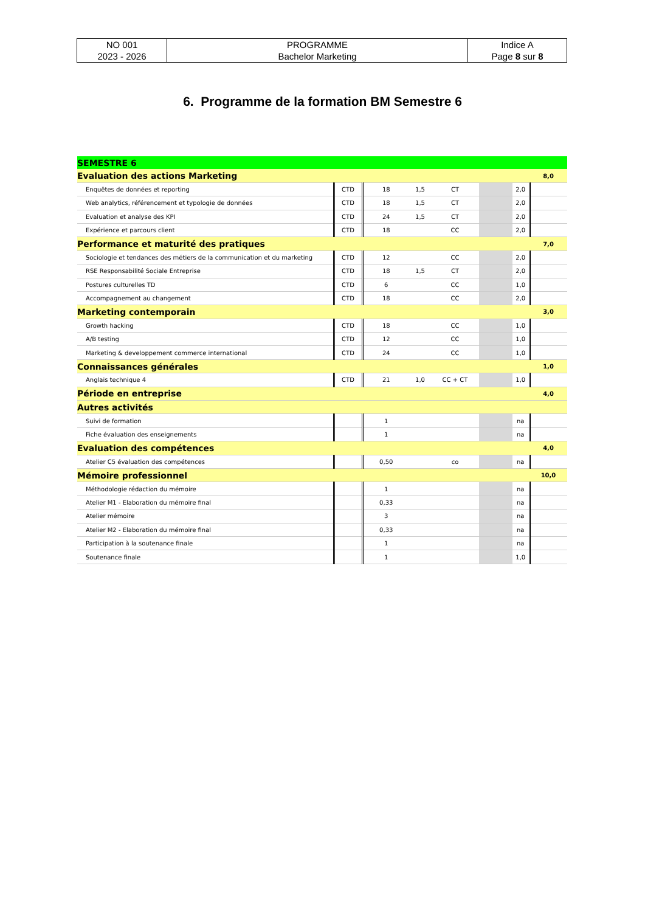| NO 001 2023 - 2026 | PROGRAMME Bachelor Marketing | Indice A Page 8 sur 8 |
6. Programme de la formation BM Semestre 6
| SEMESTRE 6 | | | | | | | |
| Evaluation des actions Marketing | | | | | | | 8,0 |
| Enquêtes de données et reporting | CTD | 18 | 1,5 | CT | | 2,0 | |
| Web analytics, référencement et typologie de données | CTD | 18 | 1,5 | CT | | 2,0 | |
| Evaluation et analyse des KPI | CTD | 24 | 1,5 | CT | | 2,0 | |
| Expérience et parcours client | CTD | 18 | | CC | | 2,0 | |
| Performance et maturité des pratiques | | | | | | | 7,0 |
| Sociologie et tendances des métiers de la communication et du marketing | CTD | 12 | | CC | | 2,0 | |
| RSE Responsabilité Sociale Entreprise | CTD | 18 | 1,5 | CT | | 2,0 | |
| Postures culturelles TD | CTD | 6 | | CC | | 1,0 | |
| Accompagnement au changement | CTD | 18 | | CC | | 2,0 | |
| Marketing contemporain | | | | | | | 3,0 |
| Growth hacking | CTD | 18 | | CC | | 1,0 | |
| A/B testing | CTD | 12 | | CC | | 1,0 | |
| Marketing & developpement commerce international | CTD | 24 | | CC | | 1,0 | |
| Connaissances générales | | | | | | | 1,0 |
| Anglais technique 4 | CTD | 21 | 1,0 | CC + CT | | 1,0 | |
| Période en entreprise | | | | | | | 4,0 |
| Autres activités | | | | | | | |
| Suivi de formation | | 1 | | | | na | |
| Fiche évaluation des enseignements | | 1 | | | | na | |
| Evaluation des compétences | | | | | | | 4,0 |
| Atelier C5 évaluation des compétences | | 0,50 | | co | | na | |
| Mémoire professionnel | | | | | | | 10,0 |
| Méthodologie rédaction du mémoire | | 1 | | | | na | |
| Atelier M1 - Elaboration du mémoire final | | 0,33 | | | | na | |
| Atelier mémoire | | 3 | | | | na | |
| Atelier M2 - Elaboration du mémoire final | | 0,33 | | | | na | |
| Participation à la soutenance finale | | 1 | | | | na | |
| Soutenance finale | | 1 | | | | 1,0 | |